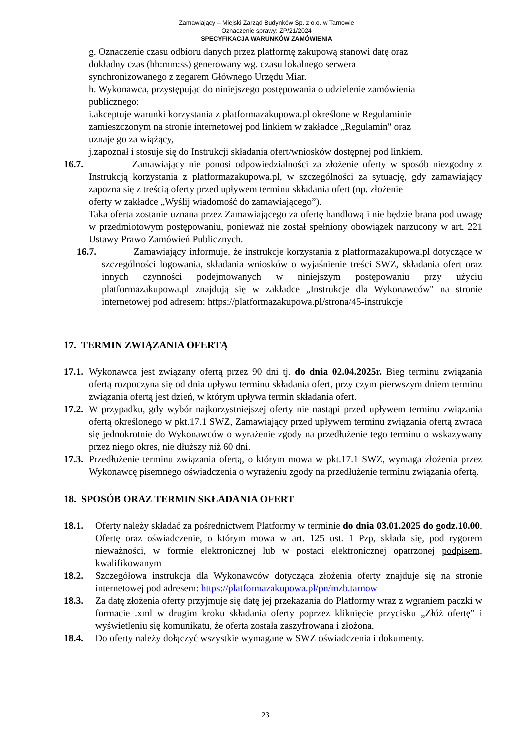Zamawiający – Miejski Zarząd Budynków Sp. z o.o. w Tarnowie
Oznaczenie sprawy: ZP/21/2024
SPECYFIKACJA WARUNKÓW ZAMÓWIENIA
g. Oznaczenie czasu odbioru danych przez platformę zakupową stanowi datę oraz
dokładny czas (hh:mm:ss) generowany wg. czasu lokalnego serwera
synchronizowanego z zegarem Głównego Urzędu Miar.
h. Wykonawca, przystępując do niniejszego postępowania o udzielenie zamówienia
publicznego:
i.akceptuje warunki korzystania z platformazakupowa.pl określone w Regulaminie
zamieszczonym na stronie internetowej pod linkiem w zakładce „Regulamin" oraz
uznaje go za wiążący,
j.zapoznał i stosuje się do Instrukcji składania ofert/wniosków dostępnej pod linkiem.
16.7.
Zamawiający nie ponosi odpowiedzialności za złożenie oferty w sposób niezgodny z Instrukcją korzystania z platformazakupowa.pl, w szczególności za sytuację, gdy zamawiający zapozna się z treścią oferty przed upływem terminu składania ofert (np. złożenie
oferty w zakładce „Wyślij wiadomość do zamawiającego”).
Taka oferta zostanie uznana przez Zamawiającego za ofertę handlową i nie będzie brana pod uwagę w przedmiotowym postępowaniu, ponieważ nie został spełniony obowiązek narzucony w art. 221 Ustawy Prawo Zamówień Publicznych.
16.7.
Zamawiający informuje, że instrukcje korzystania z platformazakupowa.pl dotyczące w szczególności logowania, składania wniosków o wyjaśnienie treści SWZ, składania ofert oraz innych czynności podejmowanych w niniejszym postępowaniu przy użyciu platformazakupowa.pl znajdują się w zakładce „Instrukcje dla Wykonawców" na stronie internetowej pod adresem: https://platformazakupowa.pl/strona/45-instrukcje
17. TERMIN ZWIĄZANIA OFERTĄ
17.1.
Wykonawca jest związany ofertą przez 90 dni tj. do dnia 02.04.2025r. Bieg terminu związania ofertą rozpoczyna się od dnia upływu terminu składania ofert, przy czym pierwszym dniem terminu związania ofertą jest dzień, w którym upływa termin składania ofert.
17.2.
W przypadku, gdy wybór najkorzystniejszej oferty nie nastąpi przed upływem terminu związania ofertą określonego w pkt.17.1 SWZ, Zamawiający przed upływem terminu związania ofertą zwraca się jednokrotnie do Wykonawców o wyrażenie zgody na przedłużenie tego terminu o wskazywany przez niego okres, nie dłuższy niż 60 dni.
17.3.
Przedłużenie terminu związania ofertą, o którym mowa w pkt.17.1 SWZ, wymaga złożenia przez Wykonawcę pisemnego oświadczenia o wyrażeniu zgody na przedłużenie terminu związania ofertą.
18. SPOSÓB ORAZ TERMIN SKŁADANIA OFERT
18.1. Oferty należy składać za pośrednictwem Platformy w terminie do dnia 03.01.2025 do godz.10.00. Ofertę oraz oświadczenie, o którym mowa w art. 125 ust. 1 Pzp, składa się, pod rygorem nieważności, w formie elektronicznej lub w postaci elektronicznej opatrzonej podpisem, kwalifikowanym
18.2. Szczegółowa instrukcja dla Wykonawców dotycząca złożenia oferty znajduje się na stronie internetowej pod adresem: https://platformazakupowa.pl/pn/mzb.tarnow
18.3. Za datę złożenia oferty przyjmuje się datę jej przekazania do Platformy wraz z wgraniem paczki w formacie .xml w drugim kroku składania oferty poprzez kliknięcie przycisku „Złóż ofertę” i wyświetleniu się komunikatu, że oferta została zaszyfrowana i złożona.
18.4. Do oferty należy dołączyć wszystkie wymagane w SWZ oświadczenia i dokumenty.
23